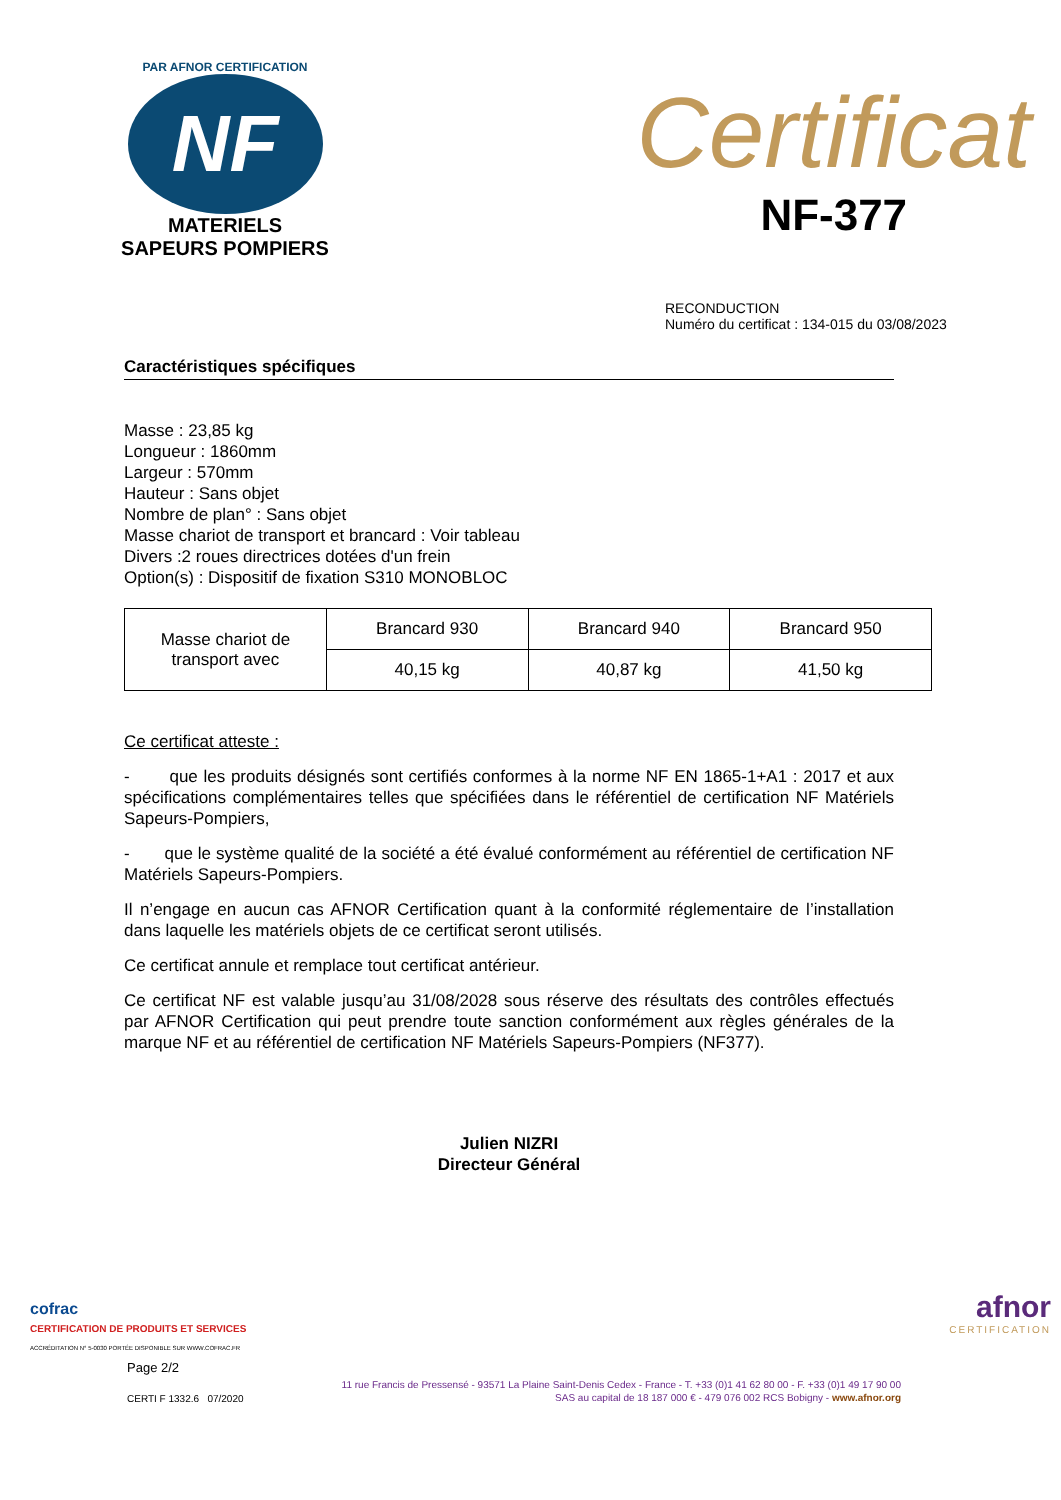PAR AFNOR CERTIFICATION
NF
MATERIELS
SAPEURS POMPIERS
Certificat
NF-377
RECONDUCTION
Numéro du certificat : 134-015 du 03/08/2023
Caractéristiques spécifiques
Masse : 23,85 kg
Longueur : 1860mm
Largeur : 570mm
Hauteur : Sans objet
Nombre de plan° : Sans objet
Masse chariot de transport et brancard : Voir tableau
Divers :2 roues directrices dotées d'un frein
Option(s) : Dispositif de fixation S310 MONOBLOC
| Masse chariot de transport avec | Brancard 930 | Brancard 940 | Brancard 950 |
| | 40,15 kg | 40,87 kg | 41,50 kg |
Ce certificat atteste :
- que les produits désignés sont certifiés conformes à la norme NF EN 1865-1+A1 : 2017 et aux spécifications complémentaires telles que spécifiées dans le référentiel de certification NF Matériels Sapeurs-Pompiers,
- que le système qualité de la société a été évalué conformément au référentiel de certification NF Matériels Sapeurs-Pompiers.
Il n’engage en aucun cas AFNOR Certification quant à la conformité réglementaire de l’installation dans laquelle les matériels objets de ce certificat seront utilisés.
Ce certificat annule et remplace tout certificat antérieur.
Ce certificat NF est valable jusqu’au 31/08/2028 sous réserve des résultats des contrôles effectués par AFNOR Certification qui peut prendre toute sanction conformément aux règles générales de la marque NF et au référentiel de certification NF Matériels Sapeurs-Pompiers (NF377).
Julien NIZRI
Directeur Général
cofrac
CERTIFICATION DE PRODUITS ET SERVICES
ACCRÉDITATION N° 5-0030 PORTÉE DISPONIBLE SUR WWW.COFRAC.FR
afnor
CERTIFICATION
Page 2/2
CERTI F 1332.6 07/2020
11 rue Francis de Pressensé - 93571 La Plaine Saint-Denis Cedex - France - T. +33 (0)1 41 62 80 00 - F. +33 (0)1 49 17 90 00
SAS au capital de 18 187 000 € - 479 076 002 RCS Bobigny - www.afnor.org